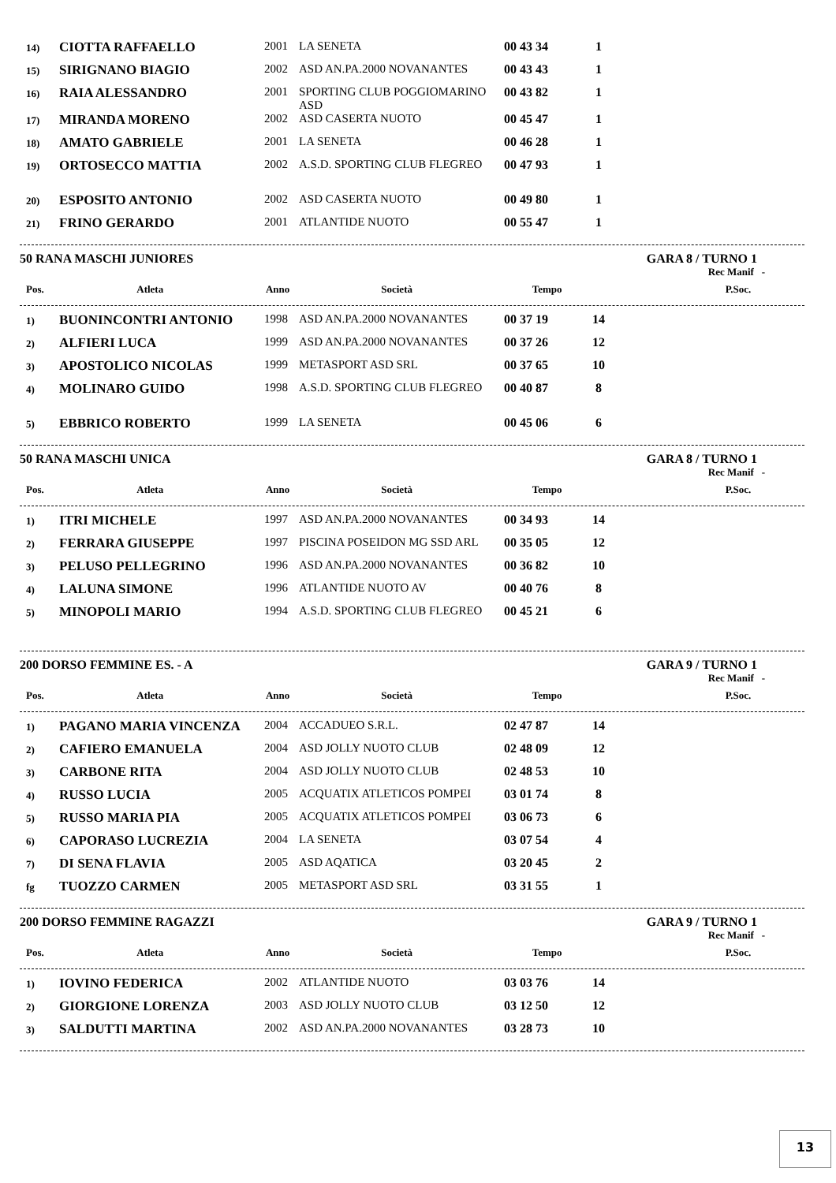| 14) | CIOTTA RAFFAELLO | 2001 | LA SENETA | 00 43 34 | 1 | |
| 15) | SIRIGNANO BIAGIO | 2002 | ASD AN.PA.2000 NOVANANTES | 00 43 43 | 1 | |
| 16) | RAIA ALESSANDRO | 2001 | SPORTING CLUB POGGIOMARINO ASD | 00 43 82 | 1 | |
| 17) | MIRANDA MORENO | 2002 | ASD CASERTA NUOTO | 00 45 47 | 1 | |
| 18) | AMATO GABRIELE | 2001 | LA SENETA | 00 46 28 | 1 | |
| 19) | ORTOSECCO MATTIA | 2002 | A.S.D. SPORTING CLUB FLEGREO | 00 47 93 | 1 | |
| 20) | ESPOSITO ANTONIO | 2002 | ASD CASERTA NUOTO | 00 49 80 | 1 | |
| 21) | FRINO GERARDO | 2001 | ATLANTIDE NUOTO | 00 55 47 | 1 | |
50 RANA MASCHI JUNIORES GARA 8 / TURNO 1
Rec Manif -
| Pos. | Atleta | Anno | Società | Tempo | P.Soc. | |
| --- | --- | --- | --- | --- | --- | --- |
| 1) | BUONINCONTRI ANTONIO | 1998 | ASD AN.PA.2000 NOVANANTES | 00 37 19 | 14 | |
| 2) | ALFIERI LUCA | 1999 | ASD AN.PA.2000 NOVANANTES | 00 37 26 | 12 | |
| 3) | APOSTOLICO NICOLAS | 1999 | METASPORT ASD SRL | 00 37 65 | 10 | |
| 4) | MOLINARO GUIDO | 1998 | A.S.D. SPORTING CLUB FLEGREO | 00 40 87 | 8 | |
| 5) | EBBRICO ROBERTO | 1999 | LA SENETA | 00 45 06 | 6 | |
50 RANA MASCHI UNICA GARA 8 / TURNO 1
Rec Manif -
| Pos. | Atleta | Anno | Società | Tempo | P.Soc. | |
| --- | --- | --- | --- | --- | --- | --- |
| 1) | ITRI MICHELE | 1997 | ASD AN.PA.2000 NOVANANTES | 00 34 93 | 14 | |
| 2) | FERRARA GIUSEPPE | 1997 | PISCINA POSEIDON MG SSD ARL | 00 35 05 | 12 | |
| 3) | PELUSO PELLEGRINO | 1996 | ASD AN.PA.2000 NOVANANTES | 00 36 82 | 10 | |
| 4) | LALUNA SIMONE | 1996 | ATLANTIDE NUOTO AV | 00 40 76 | 8 | |
| 5) | MINOPOLI MARIO | 1994 | A.S.D. SPORTING CLUB FLEGREO | 00 45 21 | 6 | |
200 DORSO FEMMINE ES. - A GARA 9 / TURNO 1
Rec Manif -
| Pos. | Atleta | Anno | Società | Tempo | P.Soc. | |
| --- | --- | --- | --- | --- | --- | --- |
| 1) | PAGANO MARIA VINCENZA | 2004 | ACCADUEO S.R.L. | 02 47 87 | 14 | |
| 2) | CAFIERO EMANUELA | 2004 | ASD JOLLY NUOTO CLUB | 02 48 09 | 12 | |
| 3) | CARBONE RITA | 2004 | ASD JOLLY NUOTO CLUB | 02 48 53 | 10 | |
| 4) | RUSSO LUCIA | 2005 | ACQUATIX ATLETICOS POMPEI | 03 01 74 | 8 | |
| 5) | RUSSO MARIA PIA | 2005 | ACQUATIX ATLETICOS POMPEI | 03 06 73 | 6 | |
| 6) | CAPORASO LUCREZIA | 2004 | LA SENETA | 03 07 54 | 4 | |
| 7) | DI SENA FLAVIA | 2005 | ASD AQATICA | 03 20 45 | 2 | |
| fg | TUOZZO CARMEN | 2005 | METASPORT ASD SRL | 03 31 55 | 1 | |
200 DORSO FEMMINE RAGAZZI GARA 9 / TURNO 1
Rec Manif -
| Pos. | Atleta | Anno | Società | Tempo | P.Soc. | |
| --- | --- | --- | --- | --- | --- | --- |
| 1) | IOVINO FEDERICA | 2002 | ATLANTIDE NUOTO | 03 03 76 | 14 | |
| 2) | GIORGIONE LORENZA | 2003 | ASD JOLLY NUOTO CLUB | 03 12 50 | 12 | |
| 3) | SALDUTTI MARTINA | 2002 | ASD AN.PA.2000 NOVANANTES | 03 28 73 | 10 | |
13